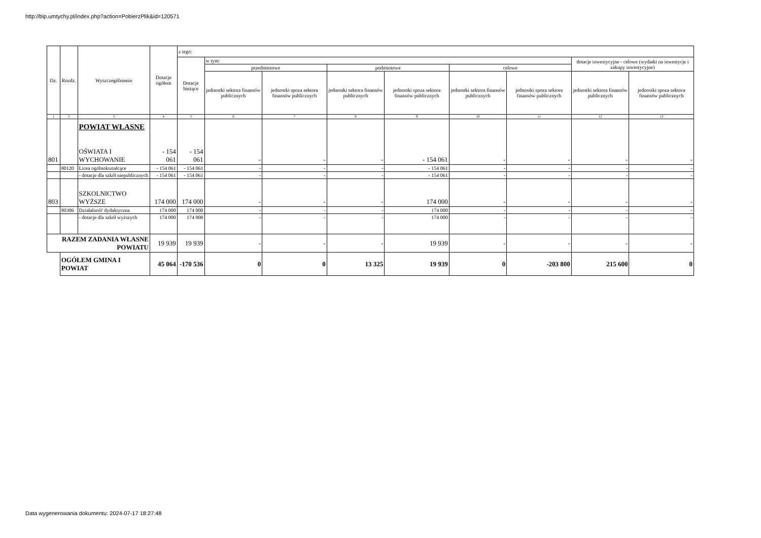http://bip.umtychy.pl/index.php?action=PobierzPlik&id=120571
| Dz. | Rozdz. | Wyszczególnienie | Dotacje ogółem | z tego: | | | | | | | | |
| --- | --- | --- | --- | --- | --- | --- | --- | --- | --- | --- | --- | --- |
| | | | | Dotacje bieżące | w tym: | | | | | | dotacje inwestycyjne - celowe (wydatki na inwestycje i zakupy inwestycyjne) | |
| | | | | | przedmiotowe | | podmiotowe | | celowe | | | |
| | | | | | jednostki sektora finansów publicznych | jednostki spoza sektora finansów publicznych | jednostki sektora finansów publicznych | jednostki spoza sektora finansów publicznych | jednostki sektora finansów publicznych | jednostki spoza sektora finansów publicznych | jednostki sektora finansów publicznych | jednostki spoza sektora finansów publicznych |
| 1 | 2 | 3 | 4 | 5 | 6 | 7 | 8 | 9 | 10 | 11 | 12 | 13 |
| 801 | | POWIAT WŁASNE OŚWIATA I WYCHOWANIE | - 154 061 | - 154 061 | - | - | - | - 154 061 | - | - | - | - |
| | 80120 | Licea ogólnokształcące | - 154 061 | - 154 061 | - | - | - | - 154 061 | - | - | - | - |
| | | - dotacje dla szkół niepublicznych | - 154 061 | - 154 061 | - | - | - | - 154 061 | - | - | - | - |
| 803 | | SZKOLNICTWO WYŻSZE | 174 000 | 174 000 | - | - | - | 174 000 | - | - | - | - |
| | 80306 | Działalność dydaktyczna | 174 000 | 174 000 | - | - | - | 174 000 | - | - | - | - |
| | | - dotacje dla szkół wyższych | 174 000 | 174 000 | - | - | - | 174 000 | - | - | - | - |
| RAZEM ZADANIA WŁASNE POWIATU | | | 19 939 | 19 939 | - | - | - | 19 939 | - | - | - | - |
| | OGÓŁEM GMINA I POWIAT | | 45 064 | -170 536 | 0 | 0 | 13 325 | 19 939 | 0 | -203 800 | 215 600 | 0 |
Data wygenerowania dokumentu: 2024-07-17 18:27:48